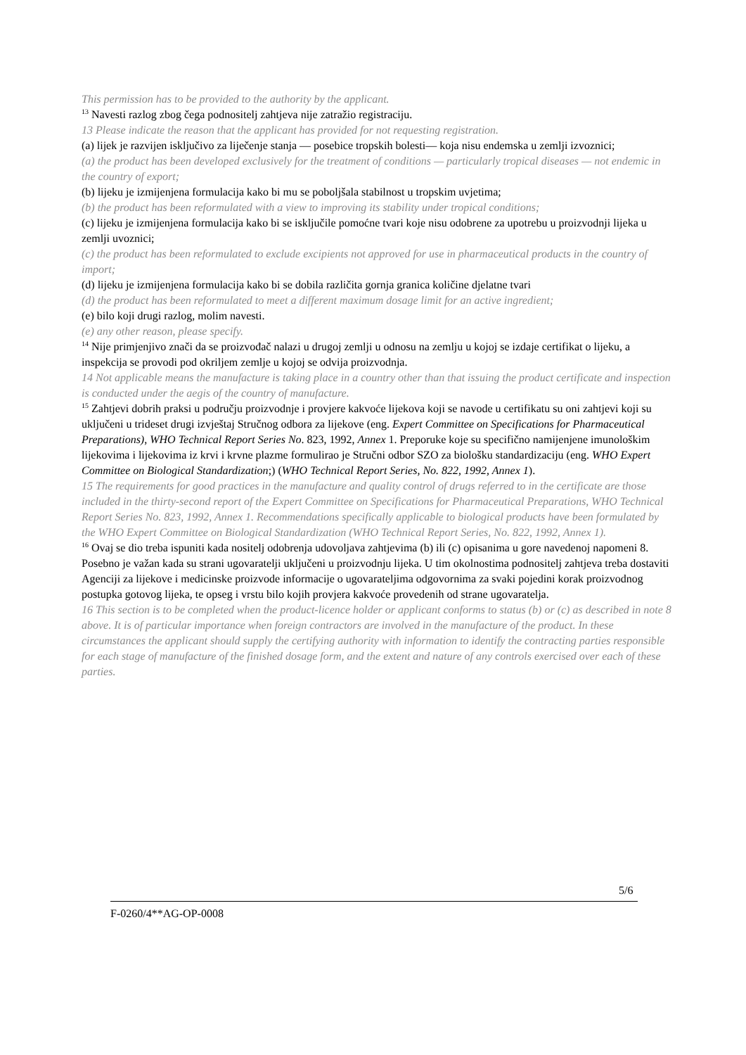This permission has to be provided to the authority by the applicant.
<sup>13</sup> Navesti razlog zbog čega podnositelj zahtjeva nije zatražio registraciju.
13 Please indicate the reason that the applicant has provided for not requesting registration.
(a) lijek je razvijen isključivo za liječenje stanja — posebice tropskih bolesti— koja nisu endemska u zemlji izvoznici;
(a) the product has been developed exclusively for the treatment of conditions — particularly tropical diseases — not endemic in the country of export;
(b) lijeku je izmijenjena formulacija kako bi mu se poboljšala stabilnost u tropskim uvjetima;
(b) the product has been reformulated with a view to improving its stability under tropical conditions;
(c) lijeku je izmijenjena formulacija kako bi se isključile pomoćne tvari koje nisu odobrene za upotrebu u proizvodnji lijeka u zemlji uvoznici;
(c) the product has been reformulated to exclude excipients not approved for use in pharmaceutical products in the country of import;
(d) lijeku je izmijenjena formulacija kako bi se dobila različita gornja granica količine djelatne tvari
(d) the product has been reformulated to meet a different maximum dosage limit for an active ingredient;
(e) bilo koji drugi razlog, molim navesti.
(e) any other reason, please specify.
<sup>14</sup> Nije primjenjivo znači da se proizvođač nalazi u drugoj zemlji u odnosu na zemlju u kojoj se izdaje certifikat o lijeku, a inspekcija se provodi pod okriljem zemlje u kojoj se odvija proizvodnja.
14 Not applicable means the manufacture is taking place in a country other than that issuing the product certificate and inspection is conducted under the aegis of the country of manufacture.
<sup>15</sup> Zahtjevi dobrih praksi u području proizvodnje i provjere kakvoće lijekova koji se navode u certifikatu su oni zahtjevi koji su uključeni u trideset drugi izvještaj Stručnog odbora za lijekove (eng. Expert Committee on Specifications for Pharmaceutical Preparations), WHO Technical Report Series No. 823, 1992, Annex 1. Preporuke koje su specifično namijenjene imunološkim lijekovima i lijekovima iz krvi i krvne plazme formulirao je Stručni odbor SZO za biološku standardizaciju (eng. WHO Expert Committee on Biological Standardization;) (WHO Technical Report Series, No. 822, 1992, Annex 1).
15 The requirements for good practices in the manufacture and quality control of drugs referred to in the certificate are those included in the thirty-second report of the Expert Committee on Specifications for Pharmaceutical Preparations, WHO Technical Report Series No. 823, 1992, Annex 1. Recommendations specifically applicable to biological products have been formulated by the WHO Expert Committee on Biological Standardization (WHO Technical Report Series, No. 822, 1992, Annex 1).
<sup>16</sup> Ovaj se dio treba ispuniti kada nositelj odobrenja udovoljava zahtjevima (b) ili (c) opisanima u gore navedenoj napomeni 8. Posebno je važan kada su strani ugovaratelji uključeni u proizvodnju lijeka. U tim okolnostima podnositelj zahtjeva treba dostaviti Agenciji za lijekove i medicinske proizvode informacije o ugovarateljima odgovornima za svaki pojedini korak proizvodnog postupka gotovog lijeka, te opseg i vrstu bilo kojih provjera kakvoće provedenih od strane ugovaratelja.
16 This section is to be completed when the product-licence holder or applicant conforms to status (b) or (c) as described in note 8 above. It is of particular importance when foreign contractors are involved in the manufacture of the product. In these circumstances the applicant should supply the certifying authority with information to identify the contracting parties responsible for each stage of manufacture of the finished dosage form, and the extent and nature of any controls exercised over each of these parties.
5/6
F-0260/4**AG-OP-0008